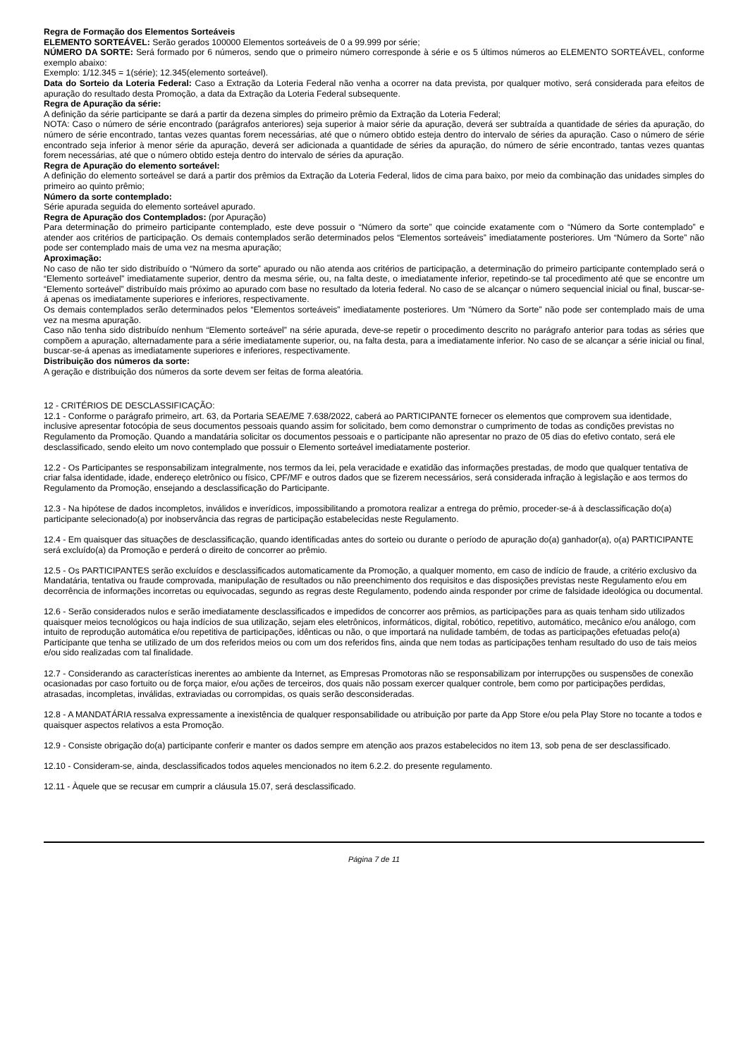Regra de Formação dos Elementos Sorteáveis
ELEMENTO SORTEÁVEL: Serão gerados 100000 Elementos sorteáveis de 0 a 99.999 por série;
NÚMERO DA SORTE: Será formado por 6 números, sendo que o primeiro número corresponde à série e os 5 últimos números ao ELEMENTO SORTEÁVEL, conforme exemplo abaixo:
Exemplo: 1/12.345 = 1(série); 12.345(elemento sorteável).
Data do Sorteio da Loteria Federal: Caso a Extração da Loteria Federal não venha a ocorrer na data prevista, por qualquer motivo, será considerada para efeitos de apuração do resultado desta Promoção, a data da Extração da Loteria Federal subsequente.
Regra de Apuração da série:
A definição da série participante se dará a partir da dezena simples do primeiro prêmio da Extração da Loteria Federal;
NOTA: Caso o número de série encontrado (parágrafos anteriores) seja superior à maior série da apuração, deverá ser subtraída a quantidade de séries da apuração, do número de série encontrado, tantas vezes quantas forem necessárias, até que o número obtido esteja dentro do intervalo de séries da apuração. Caso o número de série encontrado seja inferior à menor série da apuração, deverá ser adicionada a quantidade de séries da apuração, do número de série encontrado, tantas vezes quantas forem necessárias, até que o número obtido esteja dentro do intervalo de séries da apuração.
Regra de Apuração do elemento sorteável:
A definição do elemento sorteável se dará a partir dos prêmios da Extração da Loteria Federal, lidos de cima para baixo, por meio da combinação das unidades simples do primeiro ao quinto prêmio;
Número da sorte contemplado:
Série apurada seguida do elemento sorteável apurado.
Regra de Apuração dos Contemplados: (por Apuração)
Para determinação do primeiro participante contemplado, este deve possuir o “Número da sorte” que coincide exatamente com o “Número da Sorte contemplado” e atender aos critérios de participação. Os demais contemplados serão determinados pelos “Elementos sorteáveis” imediatamente posteriores. Um “Número da Sorte” não pode ser contemplado mais de uma vez na mesma apuração;
Aproximação:
No caso de não ter sido distribuído o “Número da sorte” apurado ou não atenda aos critérios de participação, a determinação do primeiro participante contemplado será o “Elemento sorteável” imediatamente superior, dentro da mesma série, ou, na falta deste, o imediatamente inferior, repetindo-se tal procedimento até que se encontre um “Elemento sorteável” distribuído mais próximo ao apurado com base no resultado da loteria federal. No caso de se alcançar o número sequencial inicial ou final, buscar-se-á apenas os imediatamente superiores e inferiores, respectivamente.
Os demais contemplados serão determinados pelos “Elementos sorteáveis” imediatamente posteriores. Um “Número da Sorte” não pode ser contemplado mais de uma vez na mesma apuração.
Caso não tenha sido distribuído nenhum “Elemento sorteável” na série apurada, deve-se repetir o procedimento descrito no parágrafo anterior para todas as séries que compõem a apuração, alternadamente para a série imediatamente superior, ou, na falta desta, para a imediatamente inferior. No caso de se alcançar a série inicial ou final, buscar-se-á apenas as imediatamente superiores e inferiores, respectivamente.
Distribuição dos números da sorte:
A geração e distribuição dos números da sorte devem ser feitas de forma aleatória.
12 - CRITÉRIOS DE DESCLASSIFICAÇÃO:
12.1 - Conforme o parágrafo primeiro, art. 63, da Portaria SEAE/ME 7.638/2022, caberá ao PARTICIPANTE fornecer os elementos que comprovem sua identidade, inclusive apresentar fotocópia de seus documentos pessoais quando assim for solicitado, bem como demonstrar o cumprimento de todas as condições previstas no Regulamento da Promoção. Quando a mandatária solicitar os documentos pessoais e o participante não apresentar no prazo de 05 dias do efetivo contato, será ele desclassificado, sendo eleito um novo contemplado que possuir o Elemento sorteável imediatamente posterior.
12.2 - Os Participantes se responsabilizam integralmente, nos termos da lei, pela veracidade e exatidão das informações prestadas, de modo que qualquer tentativa de criar falsa identidade, idade, endereço eletrônico ou físico, CPF/MF e outros dados que se fizerem necessários, será considerada infração à legislação e aos termos do Regulamento da Promoção, ensejando a desclassificação do Participante.
12.3 - Na hipótese de dados incompletos, inválidos e inverídicos, impossibilitando a promotora realizar a entrega do prêmio, proceder-se-á à desclassificação do(a) participante selecionado(a) por inobservância das regras de participação estabelecidas neste Regulamento.
12.4 - Em quaisquer das situações de desclassificação, quando identificadas antes do sorteio ou durante o período de apuração do(a) ganhador(a), o(a) PARTICIPANTE será excluído(a) da Promoção e perderá o direito de concorrer ao prêmio.
12.5 - Os PARTICIPANTES serão excluídos e desclassificados automaticamente da Promoção, a qualquer momento, em caso de indício de fraude, a critério exclusivo da Mandatária, tentativa ou fraude comprovada, manipulação de resultados ou não preenchimento dos requisitos e das disposições previstas neste Regulamento e/ou em decorrência de informações incorretas ou equivocadas, segundo as regras deste Regulamento, podendo ainda responder por crime de falsidade ideológica ou documental.
12.6 - Serão considerados nulos e serão imediatamente desclassificados e impedidos de concorrer aos prêmios, as participações para as quais tenham sido utilizados quaisquer meios tecnológicos ou haja indícios de sua utilização, sejam eles eletrônicos, informáticos, digital, robótico, repetitivo, automático, mecânico e/ou análogo, com intuito de reprodução automática e/ou repetitiva de participações, idênticas ou não, o que importará na nulidade também, de todas as participações efetuadas pelo(a) Participante que tenha se utilizado de um dos referidos meios ou com um dos referidos fins, ainda que nem todas as participações tenham resultado do uso de tais meios e/ou sido realizadas com tal finalidade.
12.7 - Considerando as características inerentes ao ambiente da Internet, as Empresas Promotoras não se responsabilizam por interrupções ou suspensões de conexão ocasionadas por caso fortuito ou de força maior, e/ou ações de terceiros, dos quais não possam exercer qualquer controle, bem como por participações perdidas, atrasadas, incompletas, inválidas, extraviadas ou corrompidas, os quais serão desconsideradas.
12.8 - A MANDATÁRIA ressalva expressamente a inexistência de qualquer responsabilidade ou atribuição por parte da App Store e/ou pela Play Store no tocante a todos e quaisquer aspectos relativos a esta Promoção.
12.9 - Consiste obrigação do(a) participante conferir e manter os dados sempre em atenção aos prazos estabelecidos no item 13, sob pena de ser desclassificado.
12.10 - Consideram-se, ainda, desclassificados todos aqueles mencionados no item 6.2.2. do presente regulamento.
12.11 - Àquele que se recusar em cumprir a cláusula 15.07, será desclassificado.
Página 7 de 11